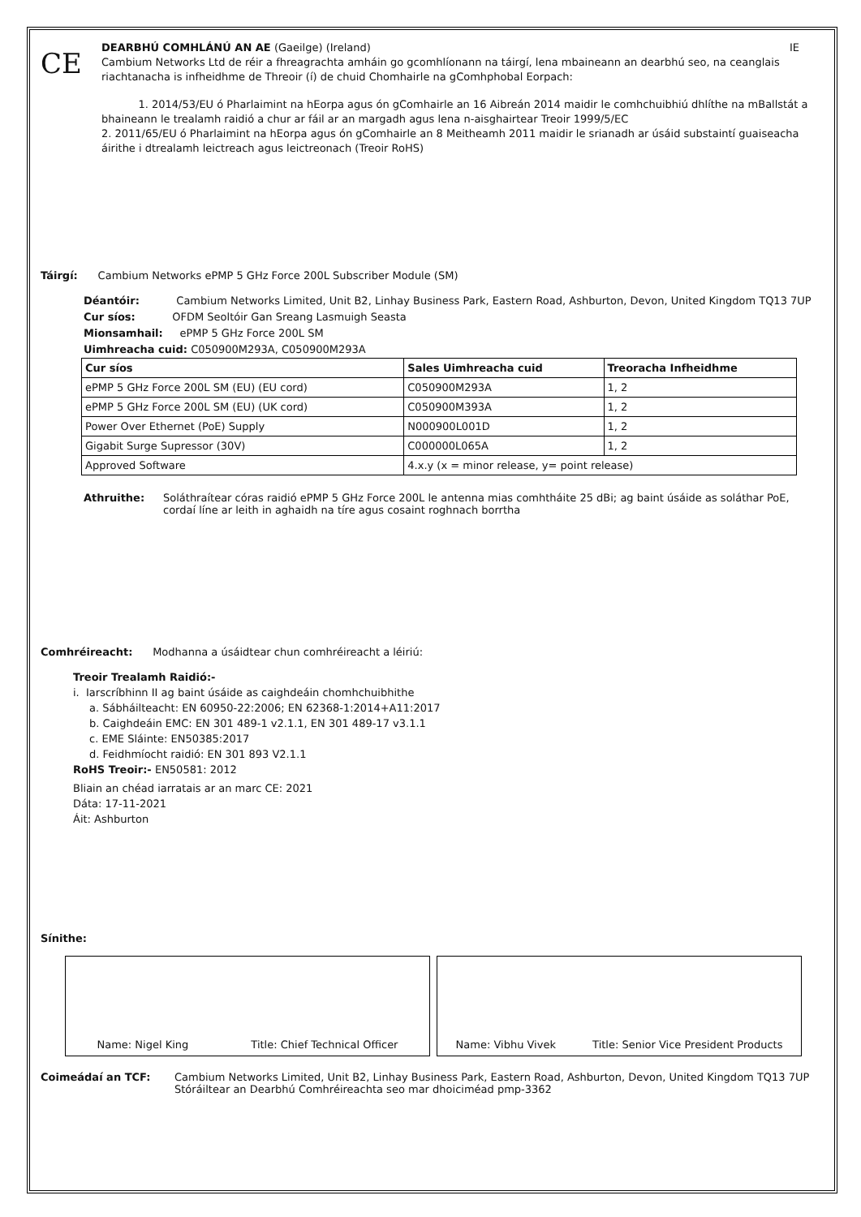CE
DEARBHÚ COMHLÁNÚ AN AE (Gaeilge) (Ireland) IE
Cambium Networks Ltd de réir a fhreagrachta amháin go gcomhlíonann na táirgí, lena mbaineann an dearbhú seo, na ceanglais riachtanacha is infheidhme de Threoir (í) de chuid Chomhairle na gComhphobal Eorpach:
1. 2014/53/EU ó Pharlaimint na hEorpa agus ón gComhairle an 16 Aibreán 2014 maidir le comhchuibhiú dhlíthe na mBallstát a bhaineann le trealamh raidió a chur ar fáil ar an margadh agus lena n-aisghairtear Treoir 1999/5/EC
2. 2011/65/EU ó Pharlaimint na hEorpa agus ón gComhairle an 8 Meitheamh 2011 maidir le srianadh ar úsáid substaintí guaiseacha áirithe i dtrealamh leictreach agus leictreonach (Treoir RoHS)
Táirgí: Cambium Networks ePMP 5 GHz Force 200L Subscriber Module (SM)
Déantóir: Cambium Networks Limited, Unit B2, Linhay Business Park, Eastern Road, Ashburton, Devon, United Kingdom TQ13 7UP
Cur síos: OFDM Seoltóir Gan Sreang Lasmuigh Seasta
Mionsamhail: ePMP 5 GHz Force 200L SM
Uimhreacha cuid: C050900M293A, C050900M293A
| Cur síos | Sales Uimhreacha cuid | Treoracha Infheidhme |
| --- | --- | --- |
| ePMP 5 GHz Force 200L SM (EU) (EU cord) | C050900M293A | 1, 2 |
| ePMP 5 GHz Force 200L SM (EU) (UK cord) | C050900M393A | 1, 2 |
| Power Over Ethernet (PoE) Supply | N000900L001D | 1, 2 |
| Gigabit Surge Supressor (30V) | C000000L065A | 1, 2 |
| Approved Software | 4.x.y (x = minor release, y= point release) | |
Athruithe: Soláthraítear córas raidió ePMP 5 GHz Force 200L le antenna mias comhtháite 25 dBi; ag baint úsáide as soláthar PoE, cordaí líne ar leith in aghaidh na tíre agus cosaint roghnach borrtha
Comhréireacht: Modhanna a úsáidtear chun comhréireacht a léiriú:
Treoir Trealamh Raidió:-
i. Iarscríbhinn II ag baint úsáide as caighdeáin chomhchuibhithe
a. Sábháilteacht: EN 60950-22:2006; EN 62368-1:2014+A11:2017
b. Caighdeáin EMC: EN 301 489-1 v2.1.1, EN 301 489-17 v3.1.1
c. EME Sláinte: EN50385:2017
d. Feidhmíocht raidió: EN 301 893 V2.1.1
RoHS Treoir:- EN50581: 2012
Bliain an chéad iarratais ar an marc CE: 2021
Dáta: 17-11-2021
Áit: Ashburton
Sínithe:
Name: Nigel King Title: Chief Technical Officer
Name: Vibhu Vivek Title: Senior Vice President Products
Coimeádaí an TCF: Cambium Networks Limited, Unit B2, Linhay Business Park, Eastern Road, Ashburton, Devon, United Kingdom TQ13 7UP
Stóráiltear an Dearbhú Comhréireachta seo mar dhoiciméad pmp-3362